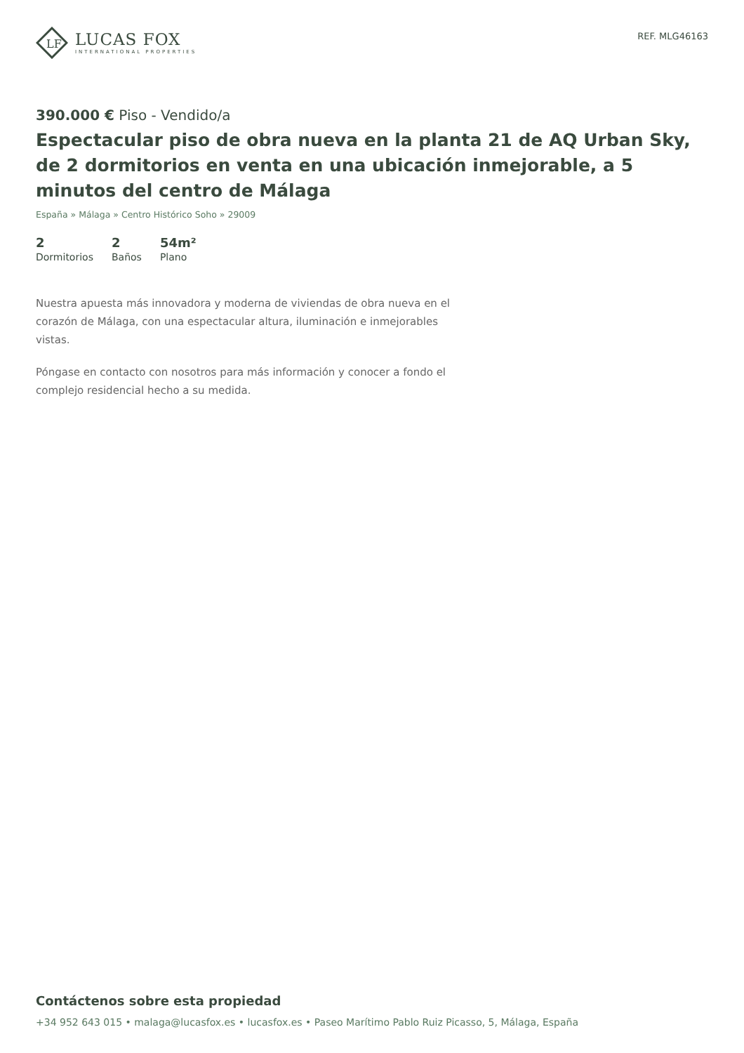LF
LUCAS FOX
INTERNATIONAL PROPERTIES
REF. MLG46163
390.000 € Piso - Vendido/a
Espectacular piso de obra nueva en la planta 21 de AQ Urban Sky, de 2 dormitorios en venta en una ubicación inmejorable, a 5 minutos del centro de Málaga
España » Málaga » Centro Histórico Soho » 29009
2
Dormitorios
2
Baños
54m²
Plano
Nuestra apuesta más innovadora y moderna de viviendas de obra nueva en el corazón de Málaga, con una espectacular altura, iluminación e inmejorables vistas.
Póngase en contacto con nosotros para más información y conocer a fondo el complejo residencial hecho a su medida.
Contáctenos sobre esta propiedad
+34 952 643 015 • malaga@lucasfox.es • lucasfox.es • Paseo Marítimo Pablo Ruiz Picasso, 5, Málaga, España